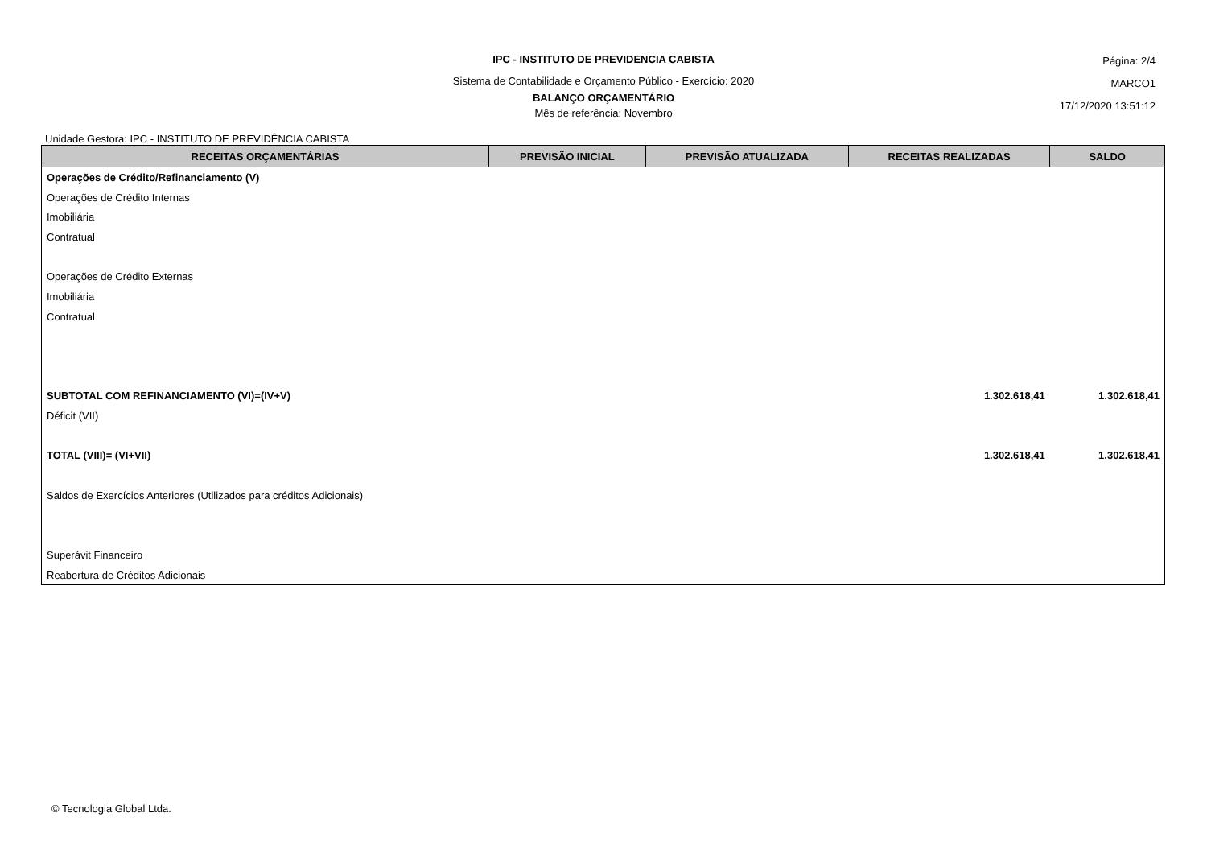IPC - INSTITUTO DE PREVIDENCIA CABISTA
Sistema de Contabilidade e Orçamento Público - Exercício: 2020
BALANÇO ORÇAMENTÁRIO
Mês de referência: Novembro
Página: 2/4
MARCO1
17/12/2020 13:51:12
Unidade Gestora: IPC - INSTITUTO DE PREVIDÊNCIA CABISTA
| RECEITAS ORÇAMENTÁRIAS | PREVISÃO INICIAL | PREVISÃO ATUALIZADA | RECEITAS REALIZADAS | SALDO |
| --- | --- | --- | --- | --- |
| Operações de Crédito/Refinanciamento (V) | | | | |
| Operações de Crédito Internas | | | | |
| Imobiliária | | | | |
| Contratual | | | | |
| Operações de Crédito Externas | | | | |
| Imobiliária | | | | |
| Contratual | | | | |
| SUBTOTAL COM REFINANCIAMENTO (VI)=(IV+V) | | | 1.302.618,41 | 1.302.618,41 |
| Déficit (VII) | | | | |
| TOTAL (VIII)= (VI+VII) | | | 1.302.618,41 | 1.302.618,41 |
| Saldos de Exercícios Anteriores (Utilizados para créditos Adicionais) | | | | |
| Superávit Financeiro | | | | |
| Reabertura de Créditos Adicionais | | | | |
© Tecnologia Global Ltda.